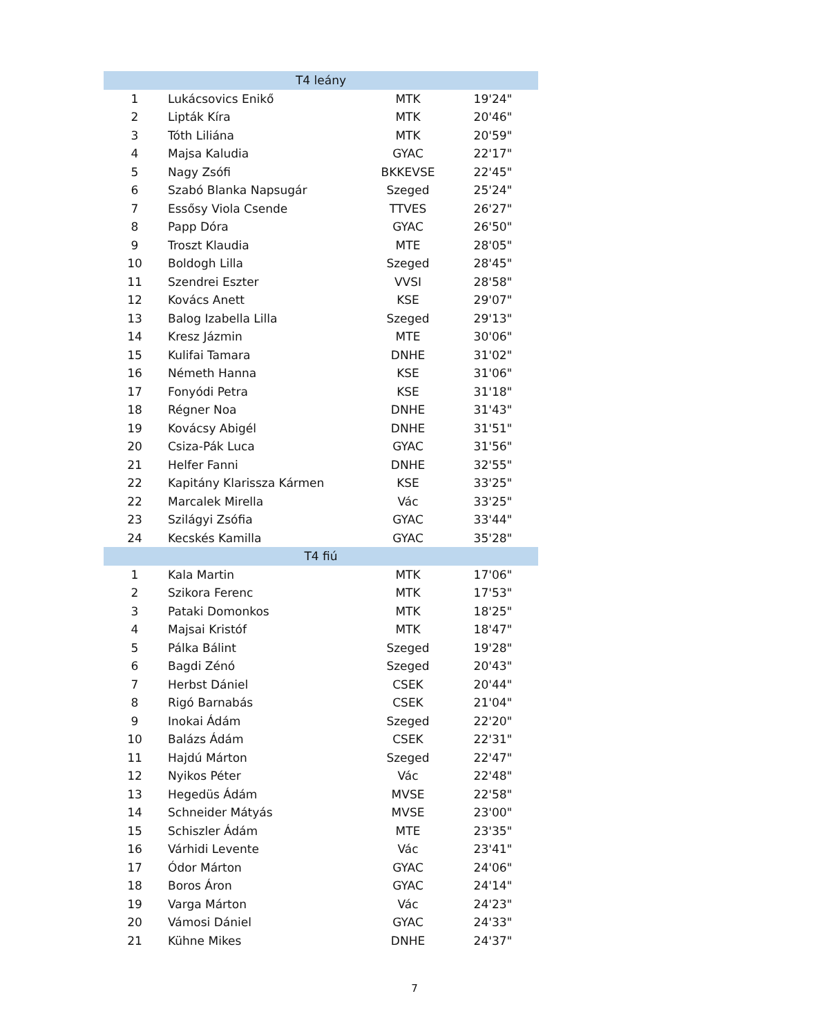| T4 leány | | | |
| --- | --- | --- | --- |
| 1 | Lukácsovics Enikő | MTK | 19'24" |
| 2 | Lipták Kíra | MTK | 20'46" |
| 3 | Tóth Liliána | MTK | 20'59" |
| 4 | Majsa Kaludia | GYAC | 22'17" |
| 5 | Nagy Zsófi | BKKEVSE | 22'45" |
| 6 | Szabó Blanka Napsugár | Szeged | 25'24" |
| 7 | Essősy Viola Csende | TTVES | 26'27" |
| 8 | Papp Dóra | GYAC | 26'50" |
| 9 | Troszt Klaudia | MTE | 28'05" |
| 10 | Boldogh Lilla | Szeged | 28'45" |
| 11 | Szendrei Eszter | VVSI | 28'58" |
| 12 | Kovács Anett | KSE | 29'07" |
| 13 | Balog Izabella Lilla | Szeged | 29'13" |
| 14 | Kresz Jázmin | MTE | 30'06" |
| 15 | Kulifai Tamara | DNHE | 31'02" |
| 16 | Németh Hanna | KSE | 31'06" |
| 17 | Fonyódi Petra | KSE | 31'18" |
| 18 | Régner Noa | DNHE | 31'43" |
| 19 | Kovácsy Abigél | DNHE | 31'51" |
| 20 | Csiza-Pák Luca | GYAC | 31'56" |
| 21 | Helfer Fanni | DNHE | 32'55" |
| 22 | Kapitány Klarissza Kármen | KSE | 33'25" |
| 22 | Marcalek Mirella | Vác | 33'25" |
| 23 | Szilágyi Zsófia | GYAC | 33'44" |
| 24 | Kecskés Kamilla | GYAC | 35'28" |
| T4 fiú | | | |
| 1 | Kala Martin | MTK | 17'06" |
| 2 | Szikora Ferenc | MTK | 17'53" |
| 3 | Pataki Domonkos | MTK | 18'25" |
| 4 | Majsai Kristóf | MTK | 18'47" |
| 5 | Pálka Bálint | Szeged | 19'28" |
| 6 | Bagdi Zénó | Szeged | 20'43" |
| 7 | Herbst Dániel | CSEK | 20'44" |
| 8 | Rigó Barnabás | CSEK | 21'04" |
| 9 | Inokai Ádám | Szeged | 22'20" |
| 10 | Balázs Ádám | CSEK | 22'31" |
| 11 | Hajdú Márton | Szeged | 22'47" |
| 12 | Nyikos Péter | Vác | 22'48" |
| 13 | Hegedüs Ádám | MVSE | 22'58" |
| 14 | Schneider Mátyás | MVSE | 23'00" |
| 15 | Schiszler Ádám | MTE | 23'35" |
| 16 | Várhidi Levente | Vác | 23'41" |
| 17 | Ódor Márton | GYAC | 24'06" |
| 18 | Boros Áron | GYAC | 24'14" |
| 19 | Varga Márton | Vác | 24'23" |
| 20 | Vámosi Dániel | GYAC | 24'33" |
| 21 | Kühne Mikes | DNHE | 24'37" |
7